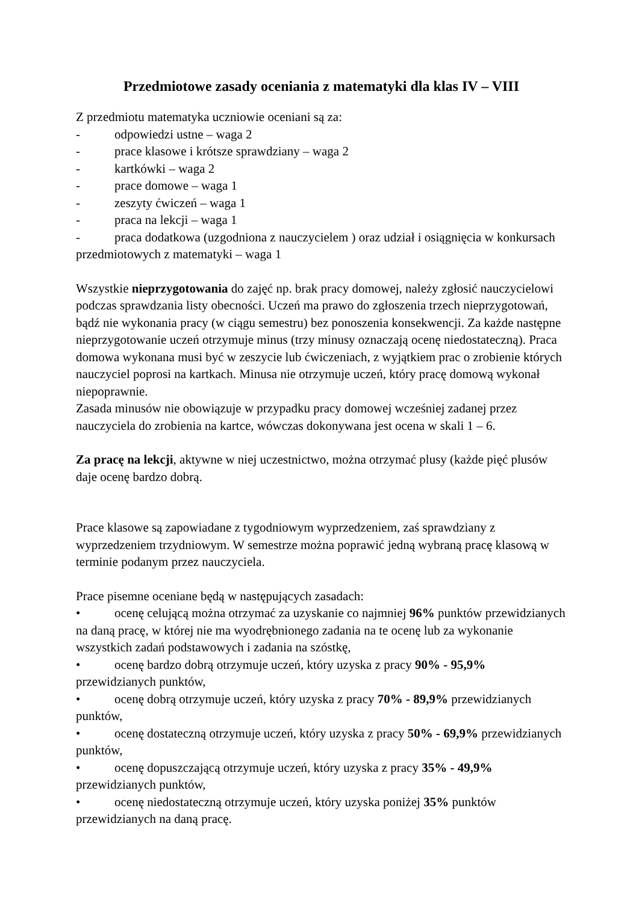Przedmiotowe zasady oceniania z matematyki dla klas IV – VIII
Z przedmiotu matematyka uczniowie oceniani są za:
- odpowiedzi ustne – waga 2
- prace klasowe i krótsze sprawdziany – waga 2
- kartkówki – waga 2
- prace domowe – waga 1
- zeszyty ćwiczeń – waga 1
- praca na lekcji – waga 1
- praca dodatkowa (uzgodniona z nauczycielem ) oraz udział i osiągnięcia w konkursach przedmiotowych z matematyki – waga 1
Wszystkie nieprzygotowania do zajęć np. brak pracy domowej, należy zgłosić nauczycielowi podczas sprawdzania listy obecności. Uczeń ma prawo do zgłoszenia trzech nieprzygotowań, bądź nie wykonania pracy (w ciągu semestru) bez ponoszenia konsekwencji. Za każde następne nieprzygotowanie uczeń otrzymuje minus (trzy minusy oznaczają ocenę niedostateczną). Praca domowa wykonana musi być w zeszycie lub ćwiczeniach, z wyjątkiem prac o zrobienie których nauczyciel poprosi na kartkach. Minusa nie otrzymuje uczeń, który pracę domową wykonał niepoprawnie.
Zasada minusów nie obowiązuje w przypadku pracy domowej wcześniej zadanej przez nauczyciela do zrobienia na kartce, wówczas dokonywana jest ocena w skali 1 – 6.
Za pracę na lekcji, aktywne w niej uczestnictwo, można otrzymać plusy (każde pięć plusów daje ocenę bardzo dobrą.
Prace klasowe są zapowiadane z tygodniowym wyprzedzeniem, zaś sprawdziany z wyprzedzeniem trzydniowym. W semestrze można poprawić jedną wybraną pracę klasową w terminie podanym przez nauczyciela.
Prace pisemne oceniane będą w następujących zasadach:
• ocenę celującą można otrzymać za uzyskanie co najmniej 96% punktów przewidzianych na daną pracę, w której nie ma wyodrębnionego zadania na te ocenę lub za wykonanie wszystkich zadań podstawowych i zadania na szóstkę,
• ocenę bardzo dobrą otrzymuje uczeń, który uzyska z pracy 90% - 95,9% przewidzianych punktów,
• ocenę dobrą otrzymuje uczeń, który uzyska z pracy 70% - 89,9% przewidzianych punktów,
• ocenę dostateczną otrzymuje uczeń, który uzyska z pracy 50% - 69,9% przewidzianych punktów,
• ocenę dopuszczającą otrzymuje uczeń, który uzyska z pracy 35% - 49,9% przewidzianych punktów,
• ocenę niedostateczną otrzymuje uczeń, który uzyska poniżej 35% punktów przewidzianych na daną pracę.